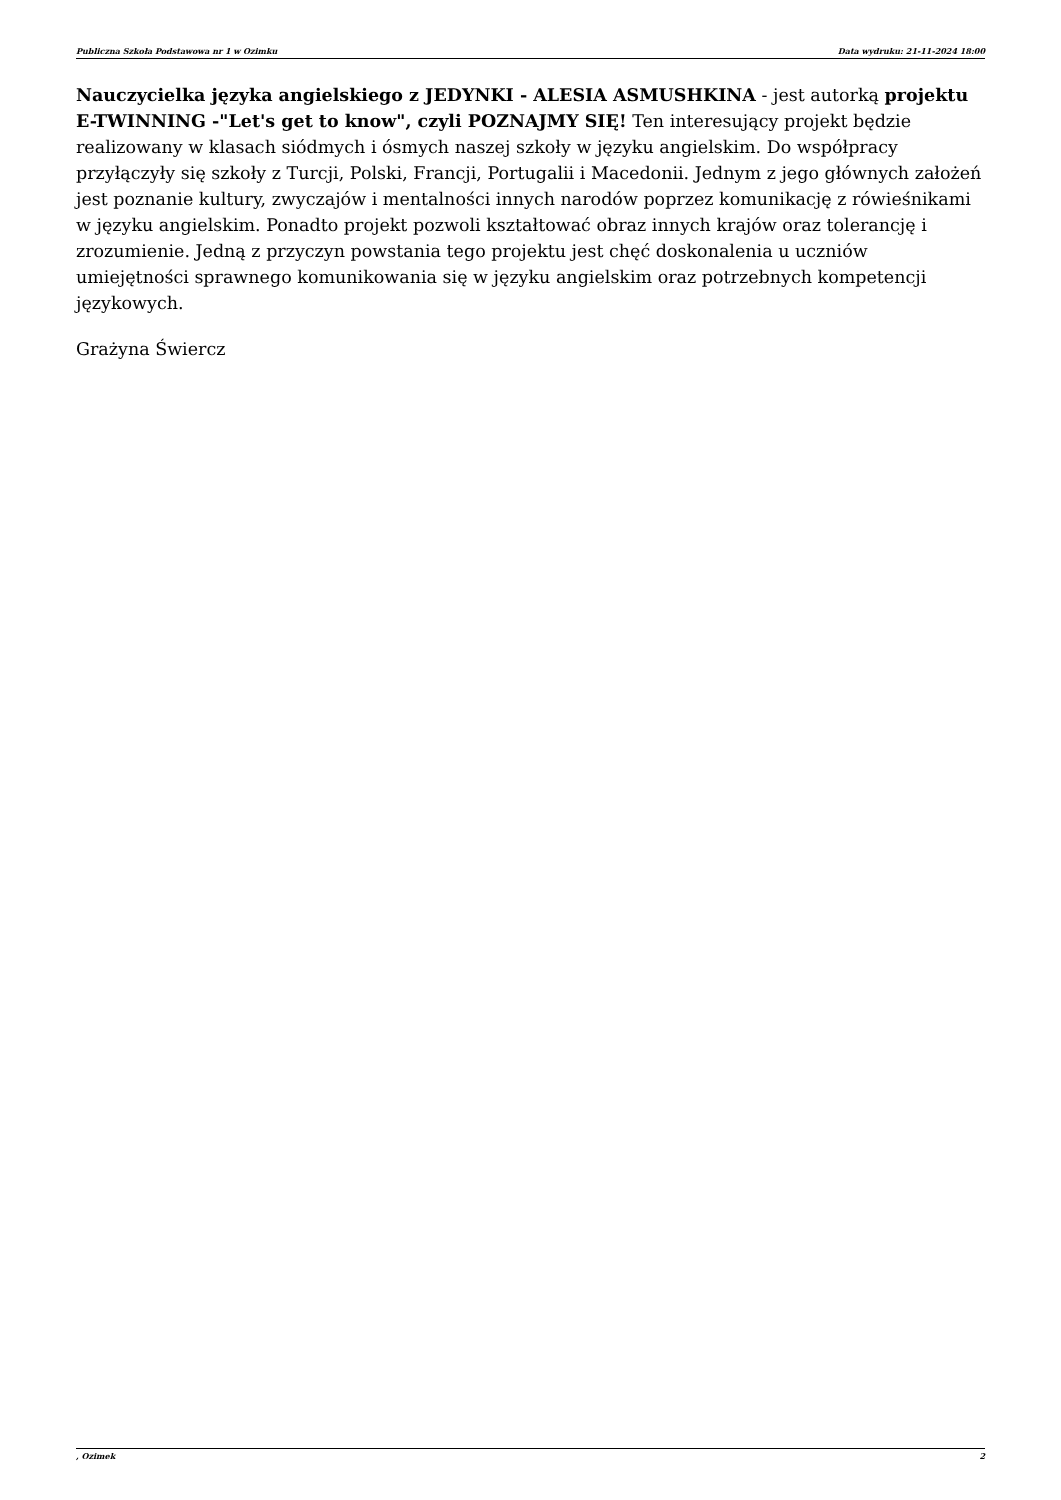Publiczna Szkoła Podstawowa nr 1 w Ozimku Data wydruku: 21-11-2024 18:00
Nauczycielka języka angielskiego z JEDYNKI - ALESIA ASMUSHKINA - jest autorką projektu E-TWINNING -"Let's get to know", czyli POZNAJMY SIĘ! Ten interesujący projekt będzie realizowany w klasach siódmych i ósmych naszej szkoły w języku angielskim. Do współpracy przyłączyły się szkoły z Turcji, Polski, Francji, Portugalii i Macedonii. Jednym z jego głównych założeń jest poznanie kultury, zwyczajów i mentalności innych narodów poprzez komunikację z rówieśnikami w języku angielskim. Ponadto projekt pozwoli kształtować obraz innych krajów oraz tolerancję i zrozumienie. Jedną z przyczyn powstania tego projektu jest chęć doskonalenia u uczniów umiejętności sprawnego komunikowania się w języku angielskim oraz potrzebnych kompetencji językowych.
Grażyna Świercz
, Ozimek 2